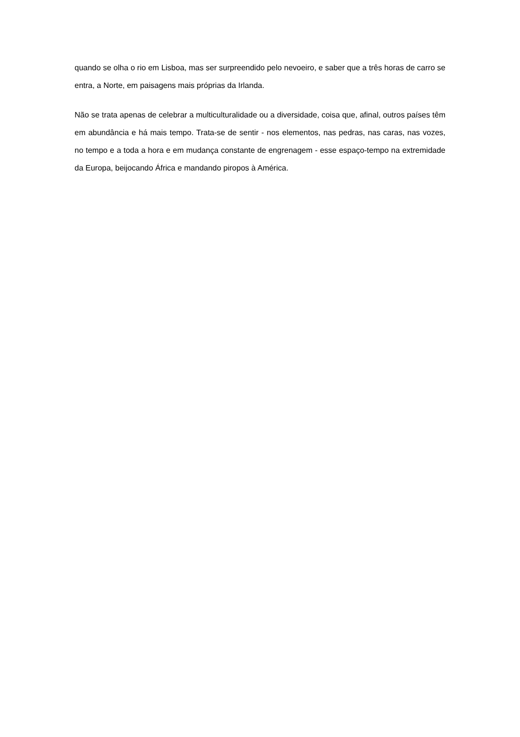quando se olha o rio em Lisboa, mas ser surpreendido pelo nevoeiro, e saber que a três horas de carro se entra, a Norte, em paisagens mais próprias da Irlanda.
Não se trata apenas de celebrar a multiculturalidade ou a diversidade, coisa que, afinal, outros países têm em abundância e há mais tempo. Trata-se de sentir - nos elementos, nas pedras, nas caras, nas vozes, no tempo e a toda a hora e em mudança constante de engrenagem - esse espaço-tempo na extremidade da Europa, beijocando África e mandando piropos à América.